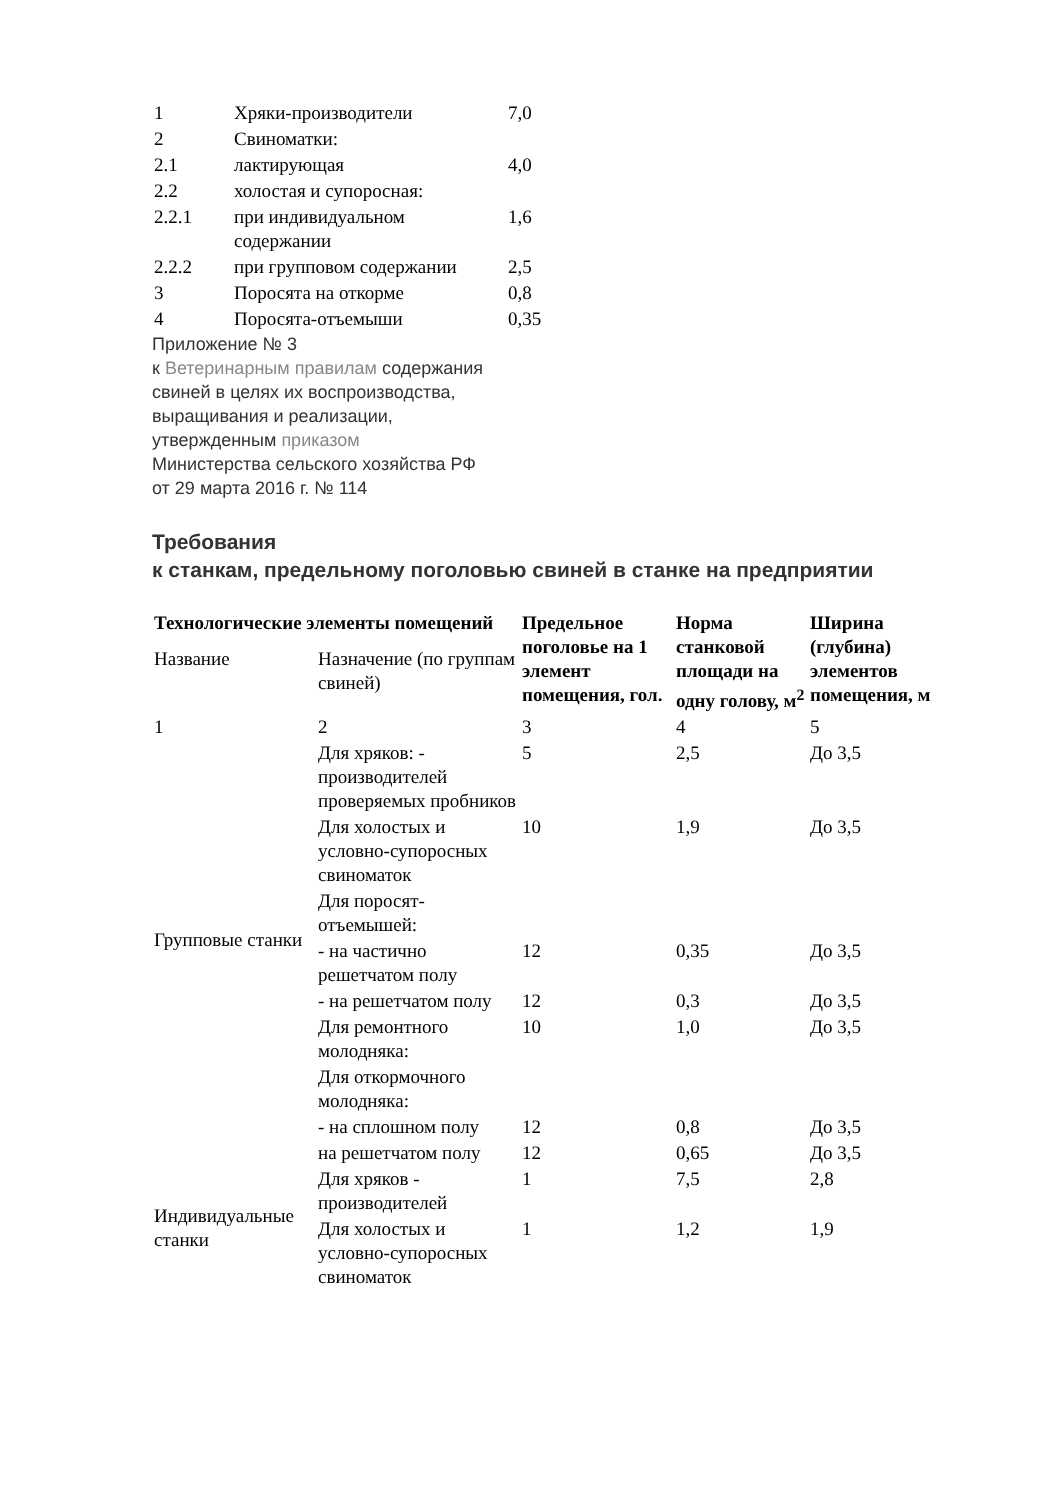| 1 | Хряки-производители | 7,0 |
| 2 | Свиноматки: | |
| 2.1 | лактирующая | 4,0 |
| 2.2 | холостая и супоросная: | |
| 2.2.1 | при индивидуальном содержании | 1,6 |
| 2.2.2 | при групповом содержании | 2,5 |
| 3 | Поросята на откорме | 0,8 |
| 4 | Поросята-отъемыши | 0,35 |
Приложение № 3
к Ветеринарным правилам содержания
свиней в целях их воспроизводства,
выращивания и реализации,
утвержденным приказом
Министерства сельского хозяйства РФ
от 29 марта 2016 г. № 114
Требования
к станкам, предельному поголовью свиней в станке на предприятии
| Технологические элементы помещений | | Предельное поголовье на 1 элемент помещения, гол. | Норма станковой площади на одну голову, м<sup>2</sup> | Ширина (глубина) элементов помещения, м |
| --- | --- | --- | --- | --- |
| Название | Назначение (по группам свиней) | | | |
| 1 | 2 | 3 | 4 | 5 |
| Групповые станки | Для хряков: - производителей проверяемых пробников | 5 | 2,5 | До 3,5 |
| | Для холостых и условно-супоросных свиноматок | 10 | 1,9 | До 3,5 |
| | Для поросят-отъемышей: | | | |
| | - на частично решетчатом полу | 12 | 0,35 | До 3,5 |
| | - на решетчатом полу | 12 | 0,3 | До 3,5 |
| | Для ремонтного молодняка: | 10 | 1,0 | До 3,5 |
| | Для откормочного молодняка: | | | |
| | - на сплошном полу | 12 | 0,8 | До 3,5 |
| | на решетчатом полу | 12 | 0,65 | До 3,5 |
| Индивидуальные станки | Для хряков - производителей | 1 | 7,5 | 2,8 |
| | Для холостых и условно-супоросных свиноматок | 1 | 1,2 | 1,9 |